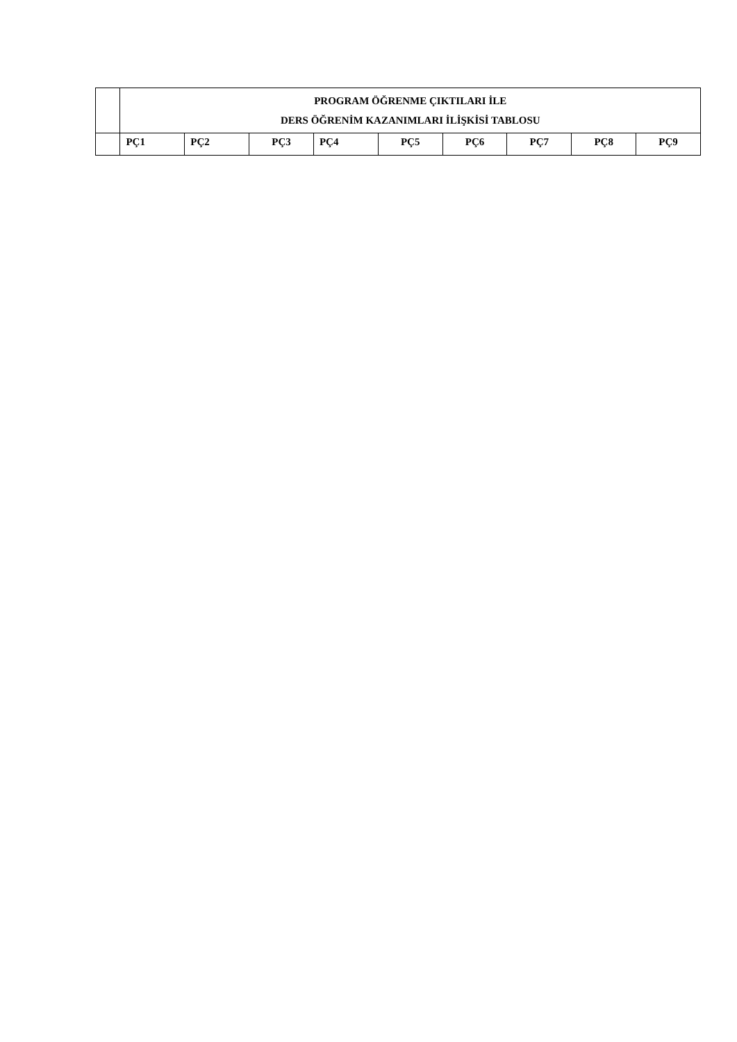| | PROGRAM ÖĞRENME ÇIKTILARI İLE DERS ÖĞRENİM KAZANIMLARI İLİŞKİSİ TABLOSU | | | | | | | | |
| | PÇ1 | PÇ2 | PÇ3 | PÇ4 | PÇ5 | PÇ6 | PÇ7 | PÇ8 | PÇ9 |